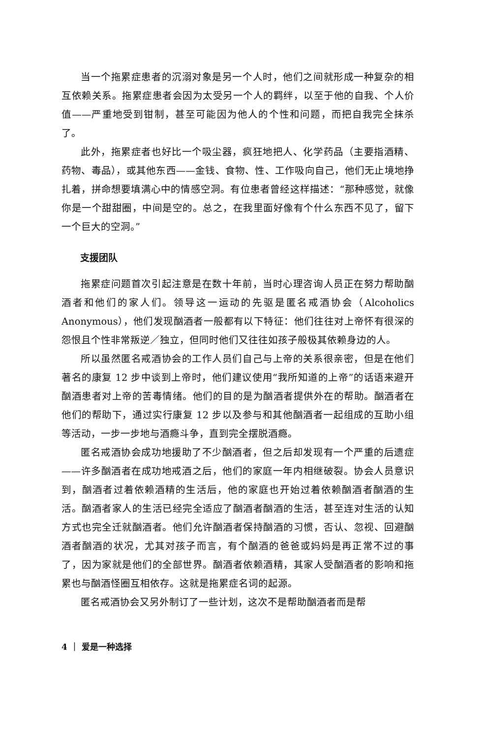当一个拖累症患者的沉溺对象是另一个人时，他们之间就形成一种复杂的相互依赖关系。拖累症患者会因为太受另一个人的羁绊，以至于他的自我、个人价值——严重地受到钳制，甚至可能因为他人的个性和问题，而把自我完全抹杀了。
此外，拖累症者也好比一个吸尘器，疯狂地把人、化学药品（主要指酒精、药物、毒品），或其他东西——金钱、食物、性、工作吸向自己，他们无止境地挣扎着，拼命想要填满心中的情感空洞。有位患者曾经这样描述：“那种感觉，就像你是一个甜甜圈，中间是空的。总之，在我里面好像有个什么东西不见了，留下一个巨大的空洞。”
支援团队
拖累症问题首次引起注意是在数十年前，当时心理咨询人员正在努力帮助酗酒者和他们的家人们。领导这一运动的先驱是匿名戒酒协会（Alcoholics Anonymous），他们发现酗酒者一般都有以下特征：他们往往对上帝怀有很深的怨恨且个性非常叛逆／独立，但同时他们又往往如孩子般极其依赖身边的人。
所以虽然匿名戒酒协会的工作人员们自己与上帝的关系很亲密，但是在他们著名的康复 12 步中谈到上帝时，他们建议使用“我所知道的上帝”的话语来避开酗酒患者对上帝的苦毒情绪。他们的目的是为酗酒者提供外在的帮助。酗酒者在他们的帮助下，通过实行康复 12 步以及参与和其他酗酒者一起组成的互助小组等活动，一步一步地与酒瘾斗争，直到完全摆脱酒瘾。
匿名戒酒协会成功地援助了不少酗酒者，但之后却发现有一个严重的后遗症——许多酗酒者在成功地戒酒之后，他们的家庭一年内相继破裂。协会人员意识到，酗酒者过着依赖酒精的生活后，他的家庭也开始过着依赖酗酒者酗酒的生活。酗酒者家人的生活已经完全适应了酗酒者酗酒的生活，甚至连对生活的认知方式也完全迁就酗酒者。他们允许酗酒者保持酗酒的习惯，否认、忽视、回避酗酒者酗酒的状况，尤其对孩子而言，有个酗酒的爸爸或妈妈是再正常不过的事了，因为家就是他们的全部世界。酗酒者依赖酒精，其家人受酗酒者的影响和拖累也与酗酒怪圈互相依存。这就是拖累症名词的起源。
匿名戒酒协会又另外制订了一些计划，这次不是帮助酗酒者而是帮
4 ｜ 爱是一种选择